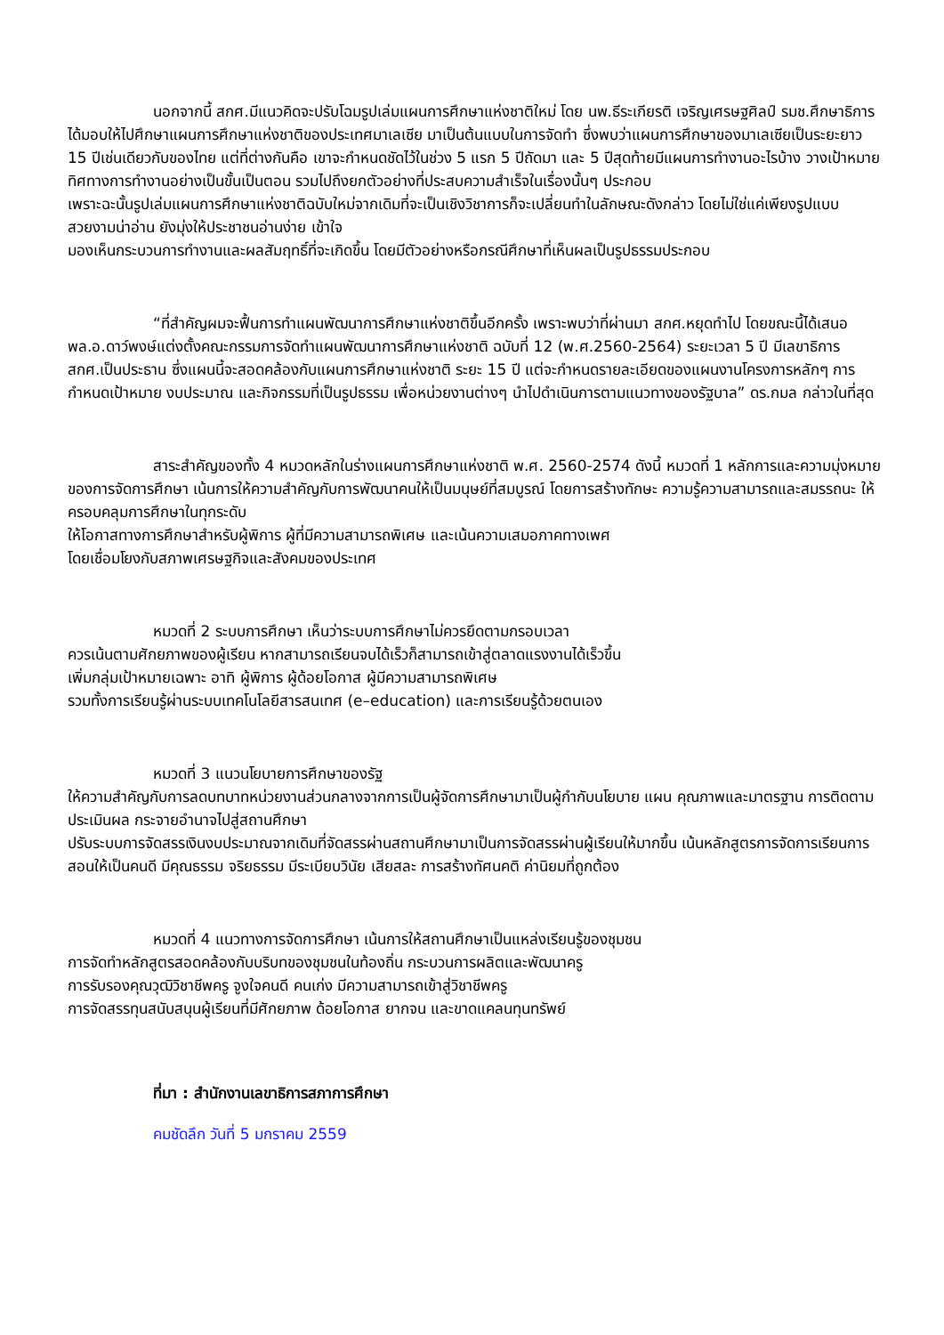นอกจากนี้ สกศ.มีแนวคิดจะปรับโฉมรูปเล่มแผนการศึกษาแห่งชาติใหม่ โดย นพ.ธีระเกียรติ เจริญเศรษฐศิลป์ รมช.ศึกษาธิการ ได้มอบให้ไปศึกษาแผนการศึกษาแห่งชาติของประเทศมาเลเซีย มาเป็นต้นแบบในการจัดทำ ซึ่งพบว่าแผนการศึกษาของมาเลเซียเป็นระยะยาว 15 ปีเช่นเดียวกับของไทย แต่ที่ต่างกันคือ เขาจะกำหนดชัดไว้ในช่วง 5 แรก 5 ปีถัดมา และ 5 ปีสุดท้ายมีแผนการทำงานอะไรบ้าง วางเป้าหมาย ทิศทางการทำงานอย่างเป็นขั้นเป็นตอน รวมไปถึงยกตัวอย่างที่ประสบความสำเร็จในเรื่องนั้นๆ ประกอบ
เพราะฉะนั้นรูปเล่มแผนการศึกษาแห่งชาติฉบับใหม่จากเดิมที่จะเป็นเชิงวิชาการก็จะเปลี่ยนทำในลักษณะดังกล่าว โดยไม่ใช่แค่เพียงรูปแบบสวยงามน่าอ่าน ยังมุ่งให้ประชาชนอ่านง่าย เข้าใจ
มองเห็นกระบวนการทำงานและผลสัมฤทธิ์ที่จะเกิดขึ้น โดยมีตัวอย่างหรือกรณีศึกษาที่เห็นผลเป็นรูปธรรมประกอบ
“ที่สำคัญผมจะฟื้นการทำแผนพัฒนาการศึกษาแห่งชาติขึ้นอีกครั้ง เพราะพบว่าที่ผ่านมา สกศ.หยุดทำไป โดยขณะนี้ได้เสนอ พล.อ.ดาว์พงษ์แต่งตั้งคณะกรรมการจัดทำแผนพัฒนาการศึกษาแห่งชาติ ฉบับที่ 12 (พ.ศ.2560-2564) ระยะเวลา 5 ปี มีเลขาธิการ สกศ.เป็นประธาน ซึ่งแผนนี้จะสอดคล้องกับแผนการศึกษาแห่งชาติ ระยะ 15 ปี แต่จะกำหนดรายละเอียดของแผนงานโครงการหลักๆ การกำหนดเป้าหมาย งบประมาณ และกิจกรรมที่เป็นรูปธรรม เพื่อหน่วยงานต่างๆ นำไปดำเนินการตามแนวทางของรัฐบาล” ดร.กมล กล่าวในที่สุด
สาระสำคัญของทั้ง 4 หมวดหลักในร่างแผนการศึกษาแห่งชาติ พ.ศ. 2560-2574 ดังนี้ หมวดที่ 1 หลักการและความมุ่งหมายของการจัดการศึกษา เน้นการให้ความสำคัญกับการพัฒนาคนให้เป็นมนุษย์ที่สมบูรณ์ โดยการสร้างทักษะ ความรู้ความสามารถและสมรรถนะ ให้ครอบคลุมการศึกษาในทุกระดับ
ให้โอกาสทางการศึกษาสำหรับผู้พิการ ผู้ที่มีความสามารถพิเศษ และเน้นความเสมอภาคทางเพศ
โดยเชื่อมโยงกับสภาพเศรษฐกิจและสังคมของประเทศ
หมวดที่ 2 ระบบการศึกษา เห็นว่าระบบการศึกษาไม่ควรยึดตามกรอบเวลา
ควรเน้นตามศักยภาพของผู้เรียน หากสามารถเรียนจบได้เร็วก็สามารถเข้าสู่ตลาดแรงงานได้เร็วขึ้น
เพิ่มกลุ่มเป้าหมายเฉพาะ อาทิ ผู้พิการ ผู้ด้อยโอกาส ผู้มีความสามารถพิเศษ
รวมทั้งการเรียนรู้ผ่านระบบเทคโนโลยีสารสนเทศ (e–education) และการเรียนรู้ด้วยตนเอง
หมวดที่ 3 แนวนโยบายการศึกษาของรัฐ
ให้ความสำคัญกับการลดบทบาทหน่วยงานส่วนกลางจากการเป็นผู้จัดการศึกษามาเป็นผู้กำกับนโยบาย แผน คุณภาพและมาตรฐาน การติดตามประเมินผล กระจายอำนาจไปสู่สถานศึกษา
ปรับระบบการจัดสรรเงินงบประมาณจากเดิมที่จัดสรรผ่านสถานศึกษามาเป็นการจัดสรรผ่านผู้เรียนให้มากขึ้น เน้นหลักสูตรการจัดการเรียนการสอนให้เป็นคนดี มีคุณธรรม จริยธรรม มีระเบียบวินัย เสียสละ การสร้างทัศนคติ ค่านิยมที่ถูกต้อง
หมวดที่ 4 แนวทางการจัดการศึกษา เน้นการให้สถานศึกษาเป็นแหล่งเรียนรู้ของชุมชน
การจัดทำหลักสูตรสอดคล้องกับบริบทของชุมชนในท้องถิ่น กระบวนการผลิตและพัฒนาครู
การรับรองคุณวุฒิวิชาชีพครู จูงใจคนดี คนเก่ง มีความสามารถเข้าสู่วิชาชีพครู
การจัดสรรทุนสนับสนุนผู้เรียนที่มีศักยภาพ ด้อยโอกาส ยากจน และขาดแคลนทุนทรัพย์
ที่มา : สำนักงานเลขาธิการสภาการศึกษา
คมชัดลึก วันที่ 5 มกราคม 2559